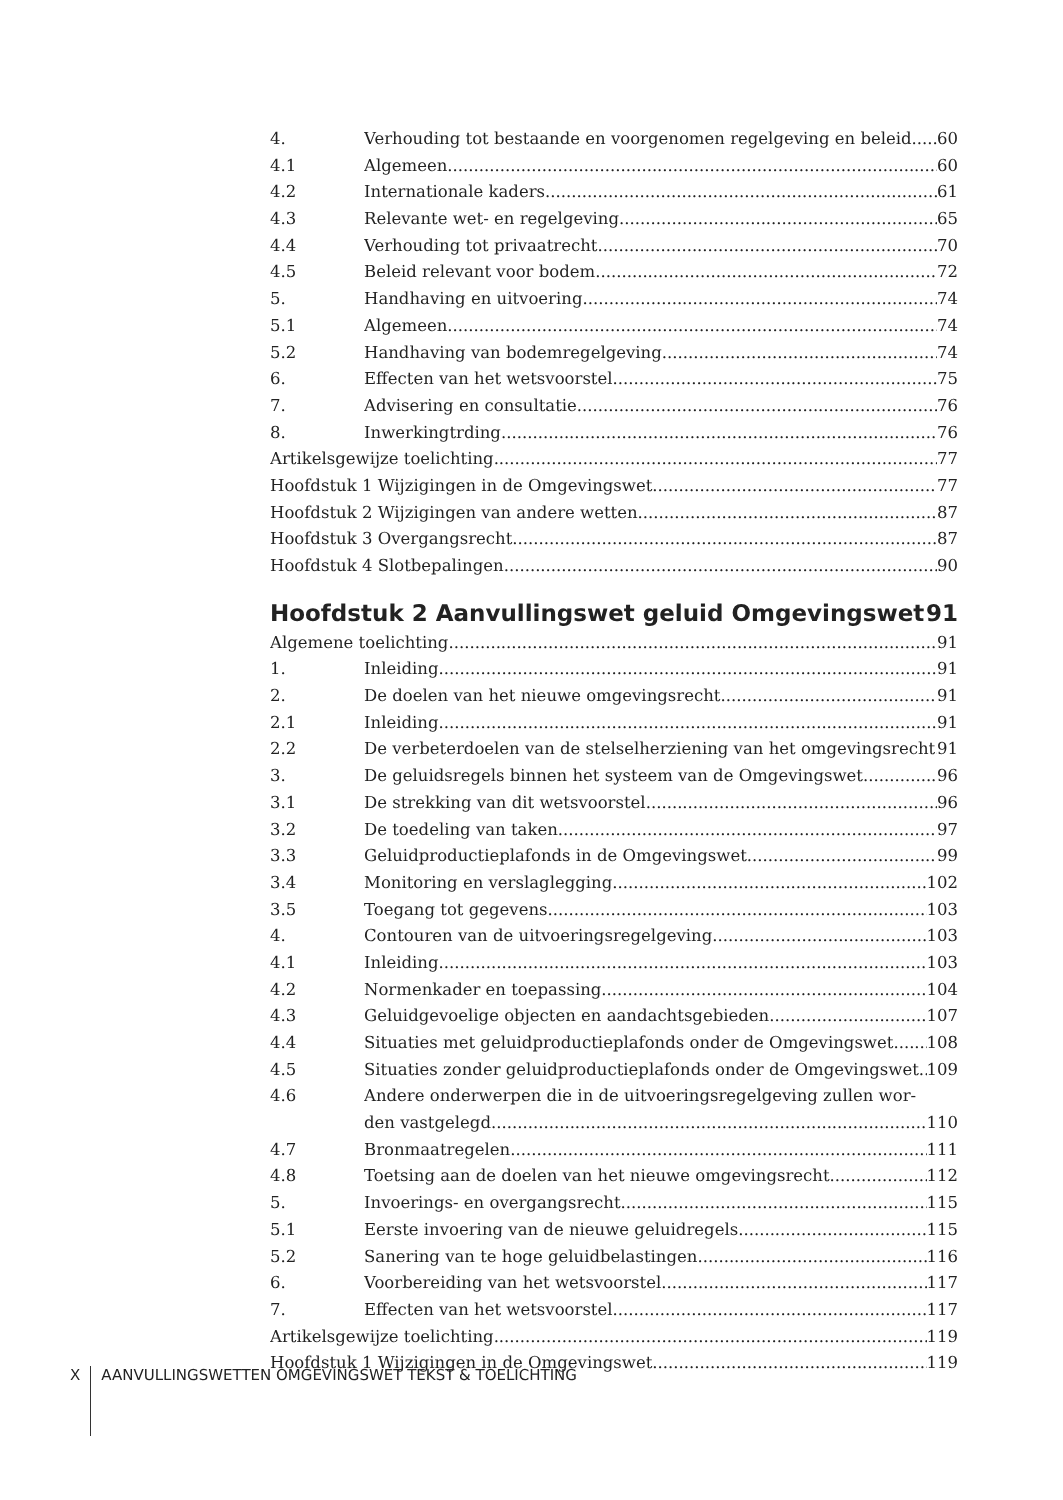4. Verhouding tot bestaande en voorgenomen regelgeving en beleid 60
4.1 Algemeen 60
4.2 Internationale kaders 61
4.3 Relevante wet- en regelgeving 65
4.4 Verhouding tot privaatrecht 70
4.5 Beleid relevant voor bodem 72
5. Handhaving en uitvoering 74
5.1 Algemeen 74
5.2 Handhaving van bodemregelgeving 74
6. Effecten van het wetsvoorstel 75
7. Advisering en consultatie 76
8. Inwerkingtrding 76
Artikelsgewijze toelichting 77
Hoofdstuk 1 Wijzigingen in de Omgevingswet 77
Hoofdstuk 2 Wijzigingen van andere wetten 87
Hoofdstuk 3 Overgangsrecht 87
Hoofdstuk 4 Slotbepalingen 90
Hoofdstuk 2 Aanvullingswet geluid Omgevingswet 91
Algemene toelichting 91
1. Inleiding 91
2. De doelen van het nieuwe omgevingsrecht 91
2.1 Inleiding 91
2.2 De verbeterdoelen van de stelselherziening van het omgevingsrecht 91
3. De geluidsregels binnen het systeem van de Omgevingswet 96
3.1 De strekking van dit wetsvoorstel 96
3.2 De toedeling van taken 97
3.3 Geluidproductieplafonds in de Omgevingswet 99
3.4 Monitoring en verslaglegging 102
3.5 Toegang tot gegevens 103
4. Contouren van de uitvoeringsregelgeving 103
4.1 Inleiding 103
4.2 Normenkader en toepassing 104
4.3 Geluidgevoelige objecten en aandachtsgebieden 107
4.4 Situaties met geluidproductieplafonds onder de Omgevingswet 108
4.5 Situaties zonder geluidproductieplafonds onder de Omgevingswet 109
4.6 Andere onderwerpen die in de uitvoeringsregelgeving zullen wor-
den vastgelegd 110
4.7 Bronmaatregelen 111
4.8 Toetsing aan de doelen van het nieuwe omgevingsrecht 112
5. Invoerings- en overgangsrecht 115
5.1 Eerste invoering van de nieuwe geluidregels 115
5.2 Sanering van te hoge geluidbelastingen 116
6. Voorbereiding van het wetsvoorstel 117
7. Effecten van het wetsvoorstel 117
Artikelsgewijze toelichting 119
Hoofdstuk 1 Wijzigingen in de Omgevingswet 119
X AANVULLINGSWETTEN OMGEVINGSWET TEKST & TOELICHTING